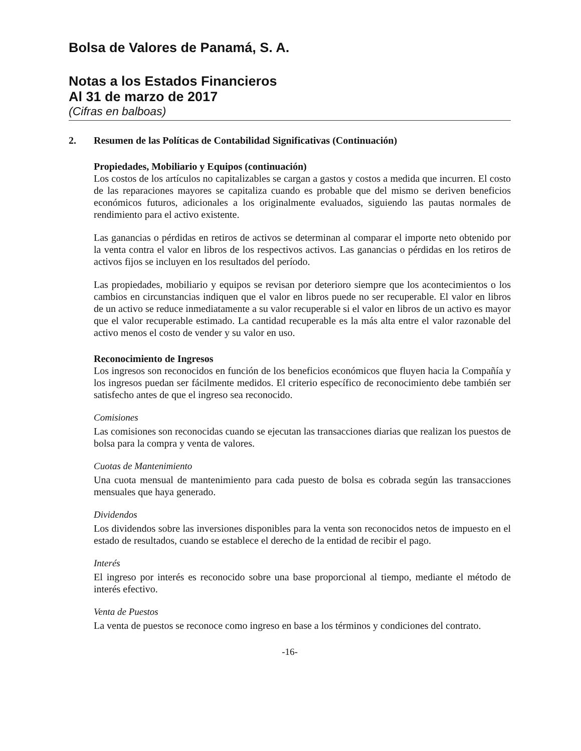Bolsa de Valores de Panamá, S. A.
Notas a los Estados Financieros
Al 31 de marzo de 2017
(Cifras en balboas)
2. Resumen de las Políticas de Contabilidad Significativas (Continuación)
Propiedades, Mobiliario y Equipos (continuación)
Los costos de los artículos no capitalizables se cargan a gastos y costos a medida que incurren. El costo de las reparaciones mayores se capitaliza cuando es probable que del mismo se deriven beneficios económicos futuros, adicionales a los originalmente evaluados, siguiendo las pautas normales de rendimiento para el activo existente.
Las ganancias o pérdidas en retiros de activos se determinan al comparar el importe neto obtenido por la venta contra el valor en libros de los respectivos activos. Las ganancias o pérdidas en los retiros de activos fijos se incluyen en los resultados del período.
Las propiedades, mobiliario y equipos se revisan por deterioro siempre que los acontecimientos o los cambios en circunstancias indiquen que el valor en libros puede no ser recuperable. El valor en libros de un activo se reduce inmediatamente a su valor recuperable si el valor en libros de un activo es mayor que el valor recuperable estimado. La cantidad recuperable es la más alta entre el valor razonable del activo menos el costo de vender y su valor en uso.
Reconocimiento de Ingresos
Los ingresos son reconocidos en función de los beneficios económicos que fluyen hacia la Compañía y los ingresos puedan ser fácilmente medidos. El criterio específico de reconocimiento debe también ser satisfecho antes de que el ingreso sea reconocido.
Comisiones
Las comisiones son reconocidas cuando se ejecutan las transacciones diarias que realizan los puestos de bolsa para la compra y venta de valores.
Cuotas de Mantenimiento
Una cuota mensual de mantenimiento para cada puesto de bolsa es cobrada según las transacciones mensuales que haya generado.
Dividendos
Los dividendos sobre las inversiones disponibles para la venta son reconocidos netos de impuesto en el estado de resultados, cuando se establece el derecho de la entidad de recibir el pago.
Interés
El ingreso por interés es reconocido sobre una base proporcional al tiempo, mediante el método de interés efectivo.
Venta de Puestos
La venta de puestos se reconoce como ingreso en base a los términos y condiciones del contrato.
-16-